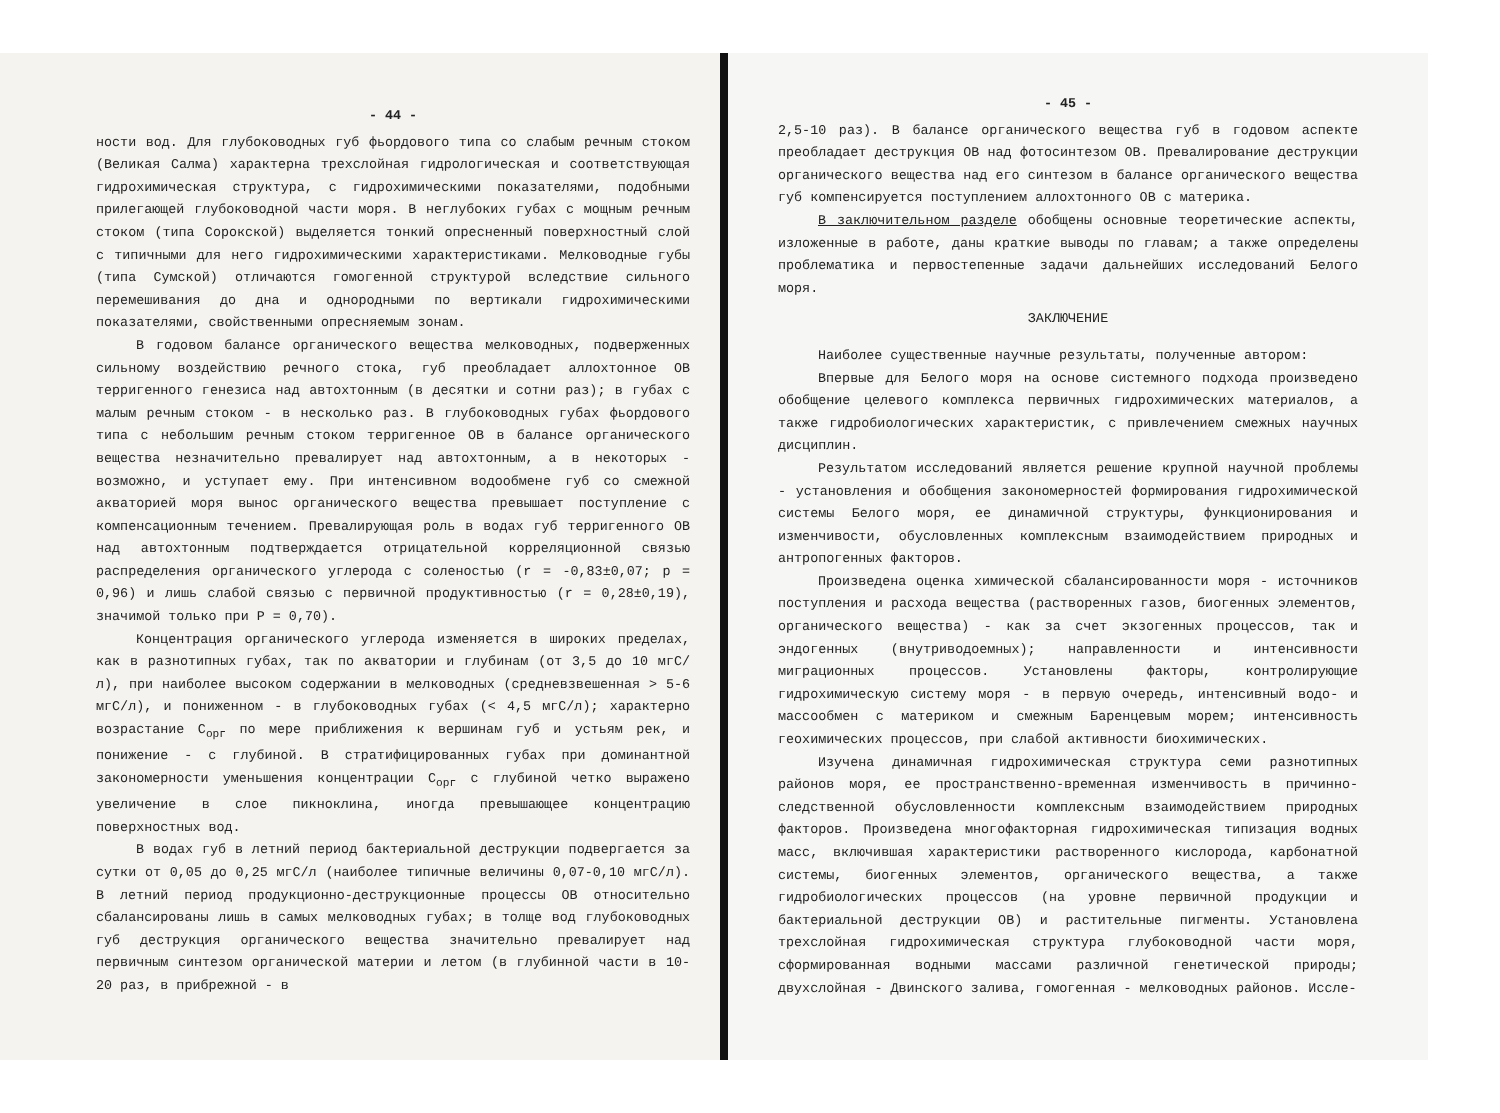- 44 -
ности вод. Для глубоководных губ фьордового типа со слабым речным стоком (Великая Салма) характерна трехслойная гидрологическая и соответствующая гидрохимическая структура, с гидрохимическими показателями, подобными прилегающей глубоководной части моря. В неглубоких губах с мощным речным стоком (типа Сорокской) выделяется тонкий опресненный поверхностный слой с типичными для него гидрохимическими характеристиками. Мелководные губы (типа Сумской) отличаются гомогенной структурой вследствие сильного перемешивания до дна и однородными по вертикали гидрохимическими показателями, свойственными опресняемым зонам.
В годовом балансе органического вещества мелководных, подверженных сильному воздействию речного стока, губ преобладает аллохтонное ОВ терригенного генезиса над автохтонным (в десятки и сотни раз); в губах с малым речным стоком - в несколько раз. В глубоководных губах фьордового типа с небольшим речным стоком терригенное ОВ в балансе органического вещества незначительно превалирует над автохтонным, а в некоторых - возможно, и уступает ему. При интенсивном водообмене губ со смежной акваторией моря вынос органического вещества превышает поступление с компенсационным течением. Превалирующая роль в водах губ терригенного ОВ над автохтонным подтверждается отрицательной корреляционной связью распределения органического углерода с соленостью (r = -0,83±0,07; p = 0,96) и лишь слабой связью с первичной продуктивностью (r = 0,28±0,19), значимой только при P = 0,70).
Концентрация органического углерода изменяется в широких пределах, как в разнотипных губах, так по акватории и глубинам (от 3,5 до 10 мгС/л), при наиболее высоком содержании в мелководных (средневзвешенная > 5-6 мгС/л), и пониженном - в глубоководных губах (< 4,5 мгС/л); характерно возрастание C<sub>орг</sub> по мере приближения к вершинам губ и устьям рек, и понижение - с глубиной. В стратифицированных губах при доминантной закономерности уменьшения концентрации C<sub>орг</sub> с глубиной четко выражено увеличение в слое пикноклина, иногда превышающее концентрацию поверхностных вод.
В водах губ в летний период бактериальной деструкции подвергается за сутки от 0,05 до 0,25 мгС/л (наиболее типичные величины 0,07-0,10 мгС/л). В летний период продукционно-деструкционные процессы ОВ относительно сбалансированы лишь в самых мелководных губах; в толще вод глубоководных губ деструкция органического вещества значительно превалирует над первичным синтезом органической материи и летом (в глубинной части в 10-20 раз, в прибрежной - в
- 45 -
2,5-10 раз). В балансе органического вещества губ в годовом аспекте преобладает деструкция ОВ над фотосинтезом ОВ. Превалирование деструкции органического вещества над его синтезом в балансе органического вещества губ компенсируется поступлением аллохтонного ОВ с материка.
В заключительном разделе обобщены основные теоретические аспекты, изложенные в работе, даны краткие выводы по главам; а также определены проблематика и первостепенные задачи дальнейших исследований Белого моря.
ЗАКЛЮЧЕНИЕ
Наиболее существенные научные результаты, полученные автором:
Впервые для Белого моря на основе системного подхода произведено обобщение целевого комплекса первичных гидрохимических материалов, а также гидробиологических характеристик, с привлечением смежных научных дисциплин.
Результатом исследований является решение крупной научной проблемы - установления и обобщения закономерностей формирования гидрохимической системы Белого моря, ее динамичной структуры, функционирования и изменчивости, обусловленных комплексным взаимодействием природных и антропогенных факторов.
Произведена оценка химической сбалансированности моря - источников поступления и расхода вещества (растворенных газов, биогенных элементов, органического вещества) - как за счет экзогенных процессов, так и эндогенных (внутриводоемных); направленности и интенсивности миграционных процессов. Установлены факторы, контролирующие гидрохимическую систему моря - в первую очередь, интенсивный водо- и массообмен с материком и смежным Баренцевым морем; интенсивность геохимических процессов, при слабой активности биохимических.
Изучена динамичная гидрохимическая структура семи разнотипных районов моря, ее пространственно-временная изменчивость в причинно-следственной обусловленности комплексным взаимодействием природных факторов. Произведена многофакторная гидрохимическая типизация водных масс, включившая характеристики растворенного кислорода, карбонатной системы, биогенных элементов, органического вещества, а также гидробиологических процессов (на уровне первичной продукции и бактериальной деструкции ОВ) и растительные пигменты. Установлена трехслойная гидрохимическая структура глубоководной части моря, сформированная водными массами различной генетической природы; двухслойная - Двинского залива, гомогенная - мелководных районов. Иссле-